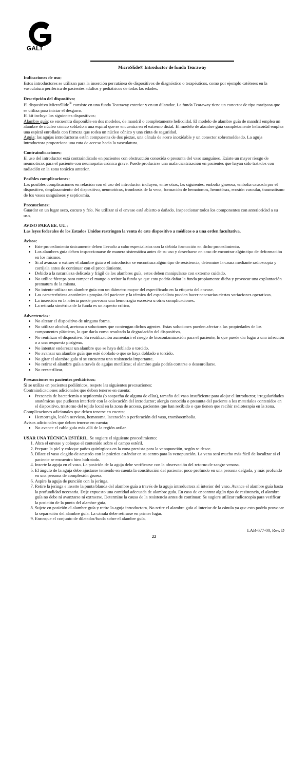GALT
MicroSlide® Introductor de funda Tearaway
Indicaciones de uso:
Estos introductores se utilizan para la inserción percutánea de dispositivos de diagnóstico o terapéuticos, como por ejemplo catéteres en la vasculatura periférica de pacientes adultos y pediátricos de todas las edades.
Descripción del dispositivo:
El dispositivo MicroSlide<sup>®</sup> consiste en una funda Tearaway exterior y en un dilatador. La funda Tearaway tiene un conector de tipo mariposa que se utiliza para iniciar el desgarro.
El kit incluye los siguientes dispositivos:
Alambre guía: se encuentra disponible en dos modelos, de mandril o completamente helicoidal. El modelo de alambre guía de mandril emplea un alambre de núcleo cónico soldado a una espiral que se encuentra en el extremo distal. El modelo de alambre guía completamente helicoidal emplea una espiral enrollada con firmeza que rodea un núcleo cónico y una cinta de seguridad.
Aguja: las agujas introductoras están compuestas de dos piezas, una cánula de acero inoxidable y un conector sobremoldeado. La aguja introductora proporciona una ruta de acceso hacia la vasculatura.
Contraindicaciones:
El uso del introductor está contraindicado en pacientes con obstrucción conocida o presunta del vaso sanguíneo. Existe un mayor riesgo de neumotórax para el paciente con neumopatía crónica grave. Puede producirse una mala cicatrización en pacientes que hayan sido tratados con radiación en la zona torácica anterior.
Posibles complicaciones:
Las posibles complicaciones en relación con el uso del introductor incluyen, entre otras, las siguientes: embolia gaseosa, embolia causada por el dispositivo, desplazamiento del dispositivo, neumotórax, trombosis de la vena, formación de hematomas, hemotórax, erosión vascular, traumatismo de los vasos sanguíneos y septicemia.
Precauciones:
Guardar en un lugar seco, oscuro y frío. No utilizar si el envase está abierto o dañado. Inspeccionar todos los componentes con anterioridad a su uso.
AVISO PARA EE. UU.:
Las leyes federales de los Estados Unidos restringen la venta de este dispositivo a médicos o a una orden facultativa.
Avisos:
Este procedimiento únicamente deben llevarlo a cabo especialistas con la debida formación en dicho procedimiento.
Los alambres guía deben inspeccionarse de manera sistemática antes de su uso y desecharse en caso de encontrar algún tipo de deformación en los mismos.
Si al avanzar o extraer el alambre guía o el introductor se encontrara algún tipo de resistencia, determine la causa mediante radioscopia y corríjala antes de continuar con el procedimiento.
Debido a la naturaleza delicada y frágil de los alambres guía, estos deben manipularse con extremo cuidado.
No utilice fórceps para romper el mango o retirar la funda ya que esto podría dañar la funda propiamente dicha y provocar una explantación prematura de la misma.
No intente utilizar un alambre guía con un diámetro mayor del especificado en la etiqueta del envase.
Las características anatómicas propias del paciente y la técnica del especialista pueden hacer necesarias ciertas variaciones operativas.
La inserción en la arteria puede provocar una hemorragia excesiva u otras complicaciones.
La retirada simétrica de la funda es un aspecto crítico.
Advertencias:
No alterar el dispositivo de ninguna forma.
No utilizar alcohol, acetona o soluciones que contengan dichos agentes. Estas soluciones pueden afectar a las propiedades de los componentes plásticos, lo que daría como resultado la degradación del dispositivo.
No reutilizar el dispositivo. Su reutilización aumentará el riesgo de biocontaminación para el paciente, lo que puede dar lugar a una infección o a una respuesta pirógena.
No intentar enderezar un alambre que se haya doblado o torcido.
No avanzar un alambre guía que esté doblado o que se haya doblado o torcido.
No girar el alambre guía si se encuentra una resistencia importante.
No retirar el alambre guía a través de agujas metálicas; el alambre guía podría cortarse o desenrollarse.
No reesterilizar.
Precauciones en pacientes pediátricos:
Si se utiliza en pacientes pediátricos, respete las siguientes precauciones:
Contraindicaciones adicionales que deben tenerse en cuenta:
Presencia de bacteriemia o septicemia (o sospecha de alguna de ellas), tamaño del vaso insuficiente para alojar el introductor, irregularidades anatómicas que pudieran interferir con la colocación del introductor; alergia conocida o presunta del paciente a los materiales contenidos en el dispositivo, trastorno del tejido local en la zona de acceso, pacientes que han recibido o que tienen que recibir radioterapia en la zona.
Complicaciones adicionales que deben tenerse en cuenta:
Hemorragia, lesión nerviosa, hematoma, laceración o perforación del vaso, tromboembolia.
Avisos adicionales que deben tenerse en cuenta:
No avance el cable guía más allá de la región axilar.
USAR UNA TÉCNICA ESTÉRIL. Se sugiere el siguiente procedimiento:
1. Abra el envase y coloque el contenido sobre el campo estéril.
2. Prepare la piel y coloque paños quirúrgicos en la zona prevista para la venopunción, según se desee.
3. Dilate el vaso elegido de acuerdo con la práctica estándar en su centro para la venopunción. La vena será mucho más fácil de localizar si el paciente se encuentra bien hidratado.
4. Inserte la aguja en el vaso. La posición de la aguja debe verificarse con la observación del retorno de sangre venosa.
5. El ángulo de la aguja debe ajustarse teniendo en cuenta la constitución del paciente: poco profundo en una persona delgada, y más profundo en una persona de complexión gruesa.
6. Aspire la aguja de punción con la jeringa.
7. Retire la jeringa e inserte la punta blanda del alambre guía a través de la aguja introductora al interior del vaso. Avance el alambre guía hasta la profundidad necesaria. Deje expuesto una cantidad adecuada de alambre guía. En caso de encontrar algún tipo de resistencia, el alambre guía no debe ni avanzarse ni extraerse. Determine la causa de la resistencia antes de continuar. Se sugiere utilizar radioscopia para verificar la posición de la punta del alambre guía.
8. Sujete en posición el alambre guía y retire la aguja introductora. No retire el alambre guía al interior de la cánula ya que esto podría provocar la separación del alambre guía. La cánula debe retirarse en primer lugar.
9. Enrosque el conjunto de dilatador/funda sobre el alambre guía.
LAB-677-00, Rev. D
22